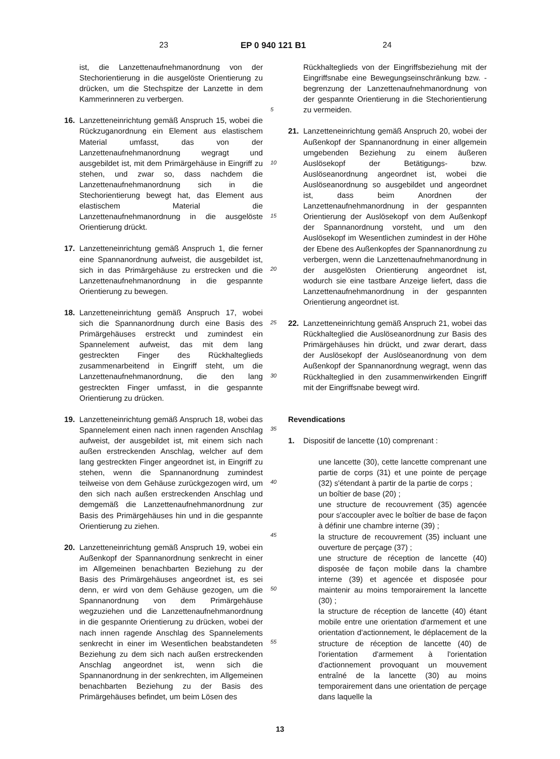23 EP 0 940 121 B1 24
ist, die Lanzettenaufnehmanordnung von der Stechorientierung in die ausgelöste Orientierung zu drücken, um die Stechspitze der Lanzette in dem Kammerinneren zu verbergen.
16. Lanzetteneinrichtung gemäß Anspruch 15, wobei die Rückzuganordnung ein Element aus elastischem Material umfasst, das von der Lanzettenaufnehmanordnung wegragt und ausgebildet ist, mit dem Primärgehäuse in Eingriff zu stehen, und zwar so, dass nachdem die Lanzettenaufnehmanordnung sich in die Stechorientierung bewegt hat, das Element aus elastischem Material die Lanzettenaufnehmanordnung in die ausgelöste Orientierung drückt.
17. Lanzetteneinrichtung gemäß Anspruch 1, die ferner eine Spannanordnung aufweist, die ausgebildet ist, sich in das Primärgehäuse zu erstrecken und die Lanzettenaufnehmanordnung in die gespannte Orientierung zu bewegen.
18. Lanzetteneinrichtung gemäß Anspruch 17, wobei sich die Spannanordnung durch eine Basis des Primärgehäuses erstreckt und zumindest ein Spannelement aufweist, das mit dem lang gestreckten Finger des Rückhalteglieds zusammenarbeitend in Eingriff steht, um die Lanzettenaufnehmanordnung, die den lang gestreckten Finger umfasst, in die gespannte Orientierung zu drücken.
19. Lanzetteneinrichtung gemäß Anspruch 18, wobei das Spannelement einen nach innen ragenden Anschlag aufweist, der ausgebildet ist, mit einem sich nach außen erstreckenden Anschlag, welcher auf dem lang gestreckten Finger angeordnet ist, in Eingriff zu stehen, wenn die Spannanordnung zumindest teilweise von dem Gehäuse zurückgezogen wird, um den sich nach außen erstreckenden Anschlag und demgemäß die Lanzettenaufnehmanordnung zur Basis des Primärgehäuses hin und in die gespannte Orientierung zu ziehen.
20. Lanzetteneinrichtung gemäß Anspruch 19, wobei ein Außenkopf der Spannanordnung senkrecht in einer im Allgemeinen benachbarten Beziehung zu der Basis des Primärgehäuses angeordnet ist, es sei denn, er wird von dem Gehäuse gezogen, um die Spannanordnung von dem Primärgehäuse wegzuziehen und die Lanzettenaufnehmanordnung in die gespannte Orientierung zu drücken, wobei der nach innen ragende Anschlag des Spannelements senkrecht in einer im Wesentlichen beabstandeten Beziehung zu dem sich nach außen erstreckenden Anschlag angeordnet ist, wenn sich die Spannanordnung in der senkrechten, im Allgemeinen benachbarten Beziehung zu der Basis des Primärgehäuses befindet, um beim Lösen des
5
10
15
20
25
30
35
40
45
50
55
Rückhalteglieds von der Eingriffsbeziehung mit der Eingriffsnabe eine Bewegungseinschränkung bzw. -begrenzung der Lanzettenaufnehmanordnung von der gespannte Orientierung in die Stechorientierung zu vermeiden.
21. Lanzetteneinrichtung gemäß Anspruch 20, wobei der Außenkopf der Spannanordnung in einer allgemein umgebenden Beziehung zu einem äußeren Auslösekopf der Betätigungs- bzw. Auslöseanordnung angeordnet ist, wobei die Auslöseanordnung so ausgebildet und angeordnet ist, dass beim Anordnen der Lanzettenaufnehmanordnung in der gespannten Orientierung der Auslösekopf von dem Außenkopf der Spannanordnung vorsteht, und um den Auslösekopf im Wesentlichen zumindest in der Höhe der Ebene des Außenkopfes der Spannanordnung zu verbergen, wenn die Lanzettenaufnehmanordnung in der ausgelösten Orientierung angeordnet ist, wodurch sie eine tastbare Anzeige liefert, dass die Lanzettenaufnehmanordnung in der gespannten Orientierung angeordnet ist.
22. Lanzetteneinrichtung gemäß Anspruch 21, wobei das Rückhalteglied die Auslöseanordnung zur Basis des Primärgehäuses hin drückt, und zwar derart, dass der Auslösekopf der Auslöseanordnung von dem Außenkopf der Spannanordnung wegragt, wenn das Rückhalteglied in den zusammenwirkenden Eingriff mit der Eingriffsnabe bewegt wird.
Revendications
1. Dispositif de lancette (10) comprenant :
une lancette (30), cette lancette comprenant une partie de corps (31) et une pointe de perçage (32) s'étendant à partir de la partie de corps ;
un boîtier de base (20) ;
une structure de recouvrement (35) agencée pour s'accoupler avec le boîtier de base de façon à définir une chambre interne (39) ;
la structure de recouvrement (35) incluant une ouverture de perçage (37) ;
une structure de réception de lancette (40) disposée de façon mobile dans la chambre interne (39) et agencée et disposée pour maintenir au moins temporairement la lancette (30) ;
la structure de réception de lancette (40) étant mobile entre une orientation d'armement et une orientation d'actionnement, le déplacement de la structure de réception de lancette (40) de l'orientation d'armement à l'orientation d'actionnement provoquant un mouvement entraîné de la lancette (30) au moins temporairement dans une orientation de perçage dans laquelle la
13